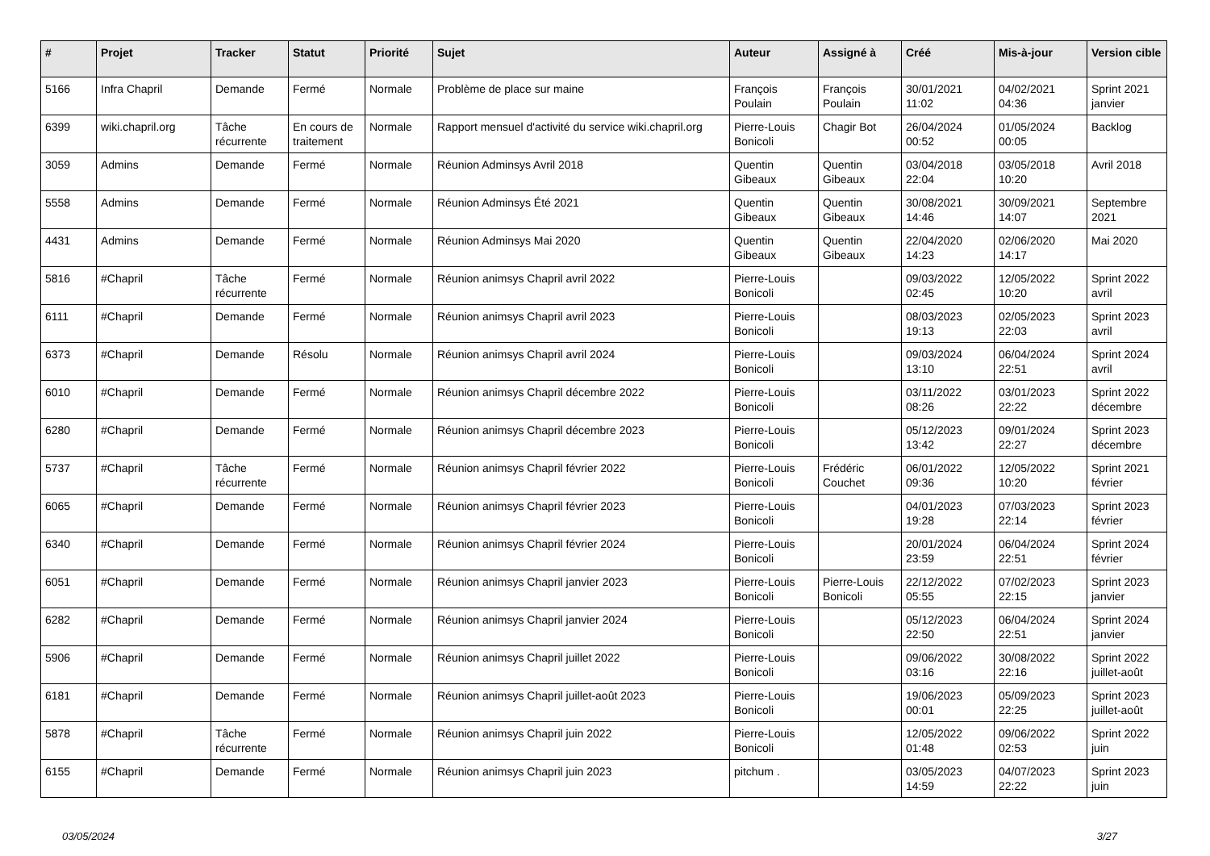| # | Projet | Tracker | Statut | Priorité | Sujet | Auteur | Assigné à | Créé | Mis-à-jour | Version cible |
| --- | --- | --- | --- | --- | --- | --- | --- | --- | --- | --- |
| 5166 | Infra Chapril | Demande | Fermé | Normale | Problème de place sur maine | François Poulain | François Poulain | 30/01/2021 11:02 | 04/02/2021 04:36 | Sprint 2021 janvier |
| 6399 | wiki.chapril.org | Tâche récurrente | En cours de traitement | Normale | Rapport mensuel d'activité du service wiki.chapril.org | Pierre-Louis Bonicoli | Chagir Bot | 26/04/2024 00:52 | 01/05/2024 00:05 | Backlog |
| 3059 | Admins | Demande | Fermé | Normale | Réunion Adminsys Avril 2018 | Quentin Gibeaux | Quentin Gibeaux | 03/04/2018 22:04 | 03/05/2018 10:20 | Avril 2018 |
| 5558 | Admins | Demande | Fermé | Normale | Réunion Adminsys Été 2021 | Quentin Gibeaux | Quentin Gibeaux | 30/08/2021 14:46 | 30/09/2021 14:07 | Septembre 2021 |
| 4431 | Admins | Demande | Fermé | Normale | Réunion Adminsys Mai 2020 | Quentin Gibeaux | Quentin Gibeaux | 22/04/2020 14:23 | 02/06/2020 14:17 | Mai 2020 |
| 5816 | #Chapril | Tâche récurrente | Fermé | Normale | Réunion animsys Chapril avril 2022 | Pierre-Louis Bonicoli | | 09/03/2022 02:45 | 12/05/2022 10:20 | Sprint 2022 avril |
| 6111 | #Chapril | Demande | Fermé | Normale | Réunion animsys Chapril avril 2023 | Pierre-Louis Bonicoli | | 08/03/2023 19:13 | 02/05/2023 22:03 | Sprint 2023 avril |
| 6373 | #Chapril | Demande | Résolu | Normale | Réunion animsys Chapril avril 2024 | Pierre-Louis Bonicoli | | 09/03/2024 13:10 | 06/04/2024 22:51 | Sprint 2024 avril |
| 6010 | #Chapril | Demande | Fermé | Normale | Réunion animsys Chapril décembre 2022 | Pierre-Louis Bonicoli | | 03/11/2022 08:26 | 03/01/2023 22:22 | Sprint 2022 décembre |
| 6280 | #Chapril | Demande | Fermé | Normale | Réunion animsys Chapril décembre 2023 | Pierre-Louis Bonicoli | | 05/12/2023 13:42 | 09/01/2024 22:27 | Sprint 2023 décembre |
| 5737 | #Chapril | Tâche récurrente | Fermé | Normale | Réunion animsys Chapril février 2022 | Pierre-Louis Bonicoli | Frédéric Couchet | 06/01/2022 09:36 | 12/05/2022 10:20 | Sprint 2021 février |
| 6065 | #Chapril | Demande | Fermé | Normale | Réunion animsys Chapril février 2023 | Pierre-Louis Bonicoli | | 04/01/2023 19:28 | 07/03/2023 22:14 | Sprint 2023 février |
| 6340 | #Chapril | Demande | Fermé | Normale | Réunion animsys Chapril février 2024 | Pierre-Louis Bonicoli | | 20/01/2024 23:59 | 06/04/2024 22:51 | Sprint 2024 février |
| 6051 | #Chapril | Demande | Fermé | Normale | Réunion animsys Chapril janvier 2023 | Pierre-Louis Bonicoli | Pierre-Louis Bonicoli | 22/12/2022 05:55 | 07/02/2023 22:15 | Sprint 2023 janvier |
| 6282 | #Chapril | Demande | Fermé | Normale | Réunion animsys Chapril janvier 2024 | Pierre-Louis Bonicoli | | 05/12/2023 22:50 | 06/04/2024 22:51 | Sprint 2024 janvier |
| 5906 | #Chapril | Demande | Fermé | Normale | Réunion animsys Chapril juillet 2022 | Pierre-Louis Bonicoli | | 09/06/2022 03:16 | 30/08/2022 22:16 | Sprint 2022 juillet-août |
| 6181 | #Chapril | Demande | Fermé | Normale | Réunion animsys Chapril juillet-août 2023 | Pierre-Louis Bonicoli | | 19/06/2023 00:01 | 05/09/2023 22:25 | Sprint 2023 juillet-août |
| 5878 | #Chapril | Tâche récurrente | Fermé | Normale | Réunion animsys Chapril juin 2022 | Pierre-Louis Bonicoli | | 12/05/2022 01:48 | 09/06/2022 02:53 | Sprint 2022 juin |
| 6155 | #Chapril | Demande | Fermé | Normale | Réunion animsys Chapril juin 2023 | pitchum . | | 03/05/2023 14:59 | 04/07/2023 22:22 | Sprint 2023 juin |
03/05/2024 3/27